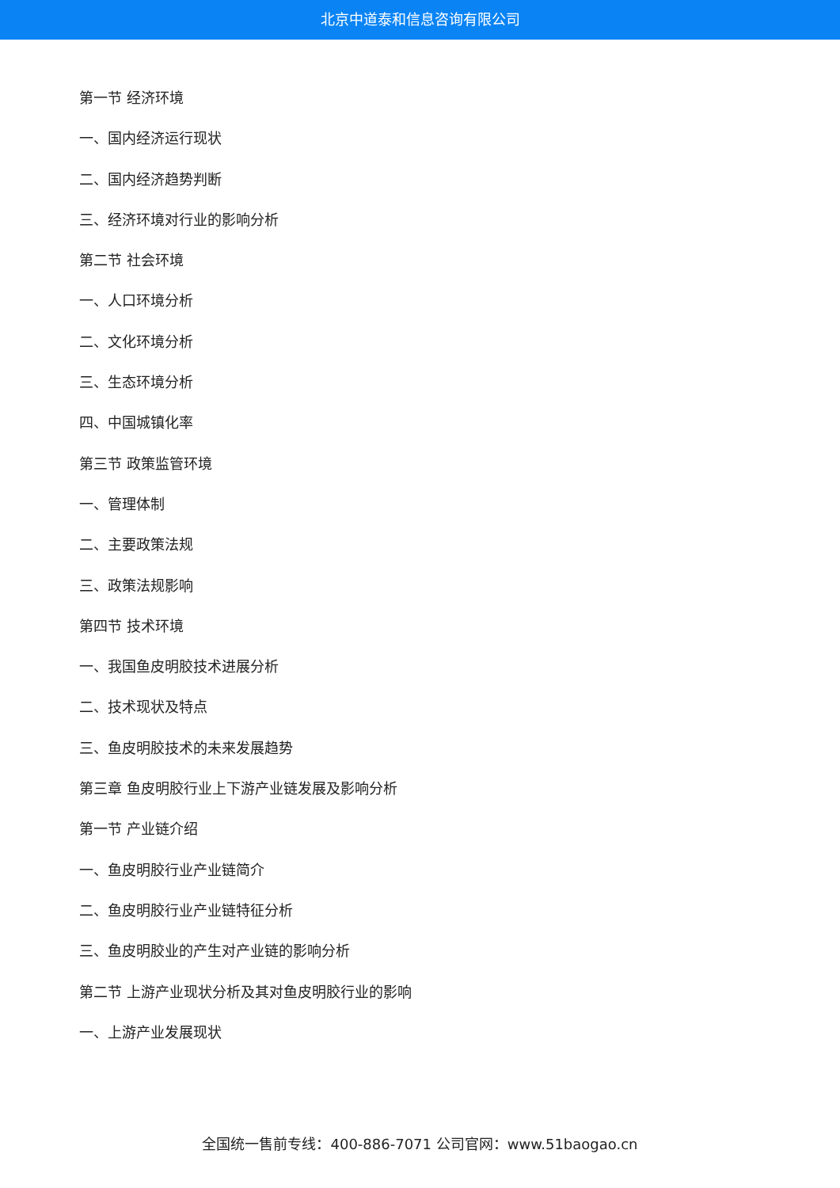北京中道泰和信息咨询有限公司
第一节 经济环境
一、国内经济运行现状
二、国内经济趋势判断
三、经济环境对行业的影响分析
第二节 社会环境
一、人口环境分析
二、文化环境分析
三、生态环境分析
四、中国城镇化率
第三节 政策监管环境
一、管理体制
二、主要政策法规
三、政策法规影响
第四节 技术环境
一、我国鱼皮明胶技术进展分析
二、技术现状及特点
三、鱼皮明胶技术的未来发展趋势
第三章 鱼皮明胶行业上下游产业链发展及影响分析
第一节 产业链介绍
一、鱼皮明胶行业产业链简介
二、鱼皮明胶行业产业链特征分析
三、鱼皮明胶业的产生对产业链的影响分析
第二节 上游产业现状分析及其对鱼皮明胶行业的影响
一、上游产业发展现状
全国统一售前专线：400-886-7071 公司官网：www.51baogao.cn